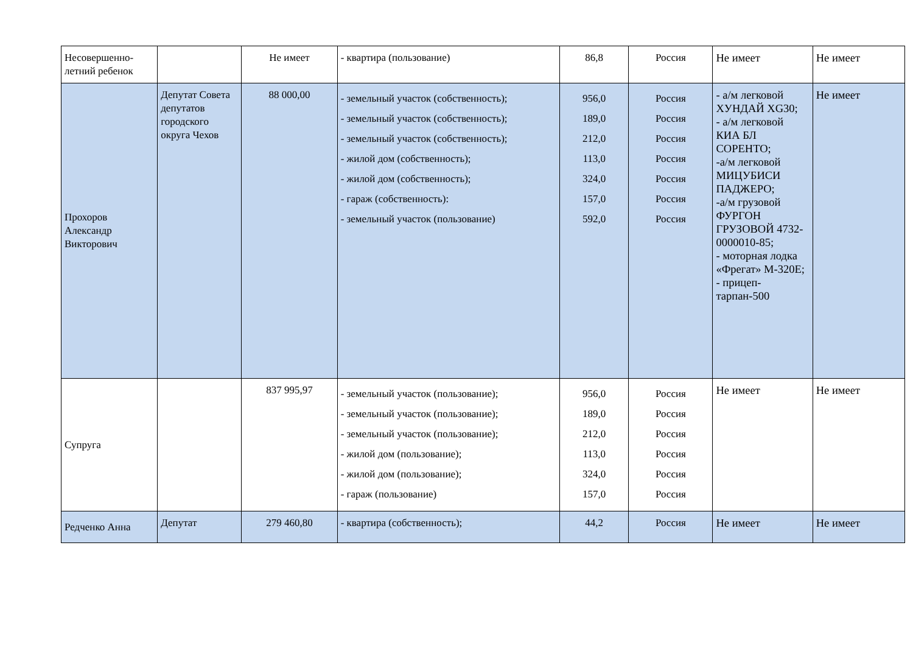| Несовершенно- летний ребенок | | Не имеет | - квартира (пользование) | 86,8 | Россия | Не имеет | Не имеет |
| Прохоров Александр Викторович | Депутат Совета депутатов городского округа Чехов | 88 000,00 | - земельный участок (собственность); - земельный участок (собственность); - земельный участок (собственность); - жилой дом (собственность); - жилой дом (собственность); - гараж (собственность): - земельный участок (пользование) | 956,0 189,0 212,0 113,0 324,0 157,0 592,0 | Россия Россия Россия Россия Россия Россия Россия | - а/м легковой ХУНДАЙ XG30; - а/м легковой КИА БЛ СОРЕНТО; -а/м легковой МИЦУБИСИ ПАДЖЕРО; -а/м грузовой ФУРГОН ГРУЗОВОЙ 4732-0000010-85; - моторная лодка «Фрегат» М-320Е; - прицеп-тарпан-500 | Не имеет |
| Супруга | | 837 995,97 | - земельный участок (пользование); - земельный участок (пользование); - земельный участок (пользование); - жилой дом (пользование); - жилой дом (пользование); - гараж (пользование) | 956,0 189,0 212,0 113,0 324,0 157,0 | Россия Россия Россия Россия Россия Россия | Не имеет | Не имеет |
| Редченко Анна | Депутат | 279 460,80 | - квартира (собственность); | 44,2 | Россия | Не имеет | Не имеет |